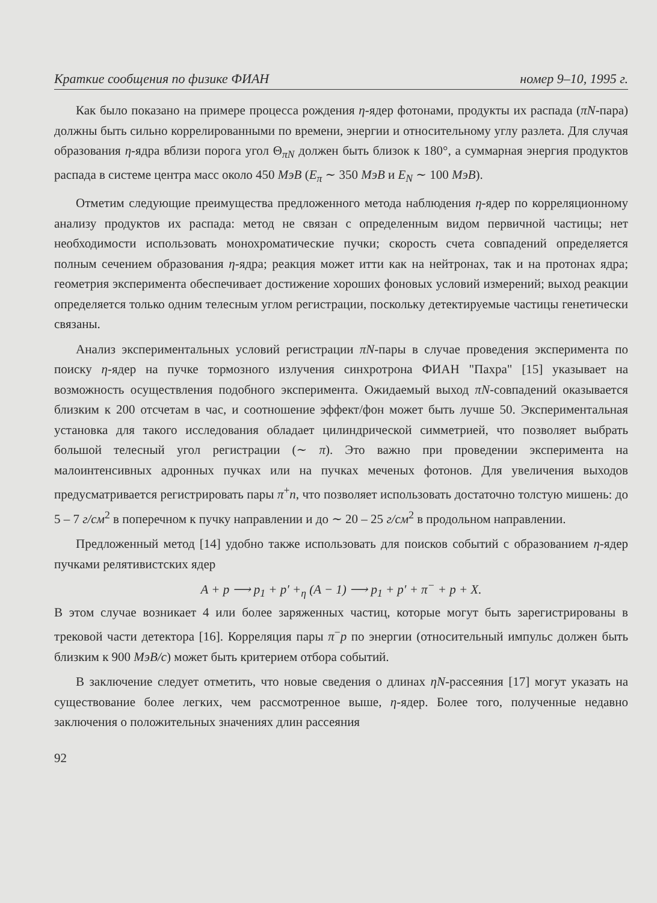Краткие сообщения по физике ФИАН номер 9–10, 1995 г.
Как было показано на примере процесса рождения η-ядер фотонами, продукты их распада (πN-пара) должны быть сильно коррелированными по времени, энергии и относительному углу разлета. Для случая образования η-ядра вблизи порога угол Θ<sub>πN</sub> должен быть близок к 180°, а суммарная энергия продуктов распада в системе центра масс около 450 МэВ (E<sub>π</sub> ∼ 350 МэВ и E<sub>N</sub> ∼ 100 МэВ).
Отметим следующие преимущества предложенного метода наблюдения η-ядер по корреляционному анализу продуктов их распада: метод не связан с определенным видом первичной частицы; нет необходимости использовать монохроматические пучки; скорость счета совпадений определяется полным сечением образования η-ядра; реакция может итти как на нейтронах, так и на протонах ядра; геометрия эксперимента обеспечивает достижение хороших фоновых условий измерений; выход реакции определяется только одним телесным углом регистрации, поскольку детектируемые частицы генетически связаны.
Анализ экспериментальных условий регистрации πN-пары в случае проведения эксперимента по поиску η-ядер на пучке тормозного излучения синхротрона ФИАН "Пахра" [15] указывает на возможность осуществления подобного эксперимента. Ожидаемый выход πN-совпадений оказывается близким к 200 отсчетам в час, и соотношение эффект/фон может быть лучше 50. Экспериментальная установка для такого исследования обладает цилиндрической симметрией, что позволяет выбрать большой телесный угол регистрации (∼ π). Это важно при проведении эксперимента на малоинтенсивных адронных пучках или на пучках меченых фотонов. Для увеличения выходов предусматривается регистрировать пары π<sup>+</sup>n, что позволяет использовать достаточно толстую мишень: до 5 – 7 г/см<sup>2</sup> в поперечном к пучку направлении и до ∼ 20 – 25 г/см<sup>2</sup> в продольном направлении.
Предложенный метод [14] удобно также использовать для поисков событий с образованием η-ядер пучками релятивистских ядер
A + p ⟶ p<sub>1</sub> + p′ +<sub>η</sub> (A − 1) ⟶ p<sub>1</sub> + p′ + π<sup>−</sup> + p + X.
В этом случае возникает 4 или более заряженных частиц, которые могут быть зарегистрированы в трековой части детектора [16]. Корреляция пары π<sup>−</sup>p по энергии (относительный импульс должен быть близким к 900 МэВ/с) может быть критерием отбора событий.
В заключение следует отметить, что новые сведения о длинах ηN-рассеяния [17] могут указать на существование более легких, чем рассмотренное выше, η-ядер. Более того, полученные недавно заключения о положительных значениях длин рассеяния
92